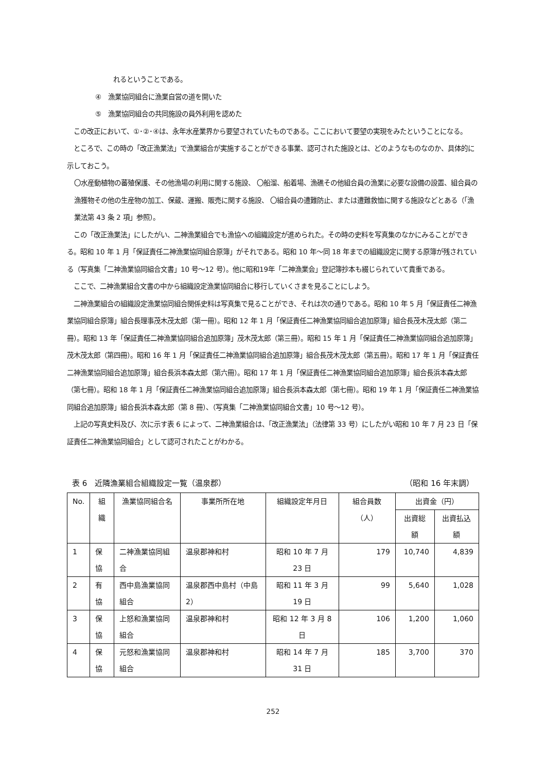れるということである。
④　漁業協同組合に漁業自営の道を開いた
⑤　漁業協同組合の共同施設の員外利用を認めた
　この改正において、①･②･④は、永年水産業界から要望されていたものである。ここにおいて要望の実現をみたということになる。
　ところで、この時の「改正漁業法」で漁業組合が実施することができる事業、認可された施設とは、どのようなものなのか、具体的に示しておこう。
〇水産動植物の蕃殖保護、その他漁場の利用に関する施設、 〇船溜、船着場、漁礁その他組合員の漁業に必要な設備の設置、組合員の漁獲物その他の生産物の加工、保蔵、運搬、販売に関する施設、 〇組合員の遭難防止、または遭難救恤に関する施設などとある（「漁業法第 43 条 2 項」参照）。
　この「改正漁業法」にしたがい、二神漁業組合でも漁協への組織設定が進められた。その時の史料を写真集のなかにみることができる。昭和 10 年 1 月「保証責任二神漁業協同組合原簿」がそれである。昭和 10 年～同 18 年までの組織設定に関する原簿が残されている（写真集「二神漁業協同組合文書」10 号～12 号）。他に昭和19年「二神漁業会」登記簿抄本も綴じられていて貴重である。
　ここで、二神漁業組合文書の中から組織設定漁業協同組合に移行していくさまを見ることにしよう。
　二神漁業組合の組織設定漁業協同組合関係史料は写真集で見ることができ、それは次の通りである。昭和 10 年 5 月「保証責任二神漁業協同組合原簿」組合長理事茂木茂太郎（第一冊）。昭和 12 年 1 月「保証責任二神漁業協同組合追加原簿」組合長茂木茂太郎（第二冊）。昭和 13 年「保証責任二神漁業協同組合追加原簿」茂木茂太郎（第三冊）。昭和 15 年 1 月「保証責任二神漁業協同組合追加原簿」茂木茂太郎（第四冊）。昭和 16 年 1 月「保証責任二神漁業協同組合追加原簿」組合長茂木茂太郎（第五冊）。昭和 17 年 1 月「保証責任二神漁業協同組合追加原簿」組合長浜本森太郎（第六冊）。昭和 17 年 1 月「保証責任二神漁業協同組合追加原簿」組合長浜本森太郎（第七冊）。昭和 18 年 1 月「保証責任二神漁業協同組合追加原簿」組合長浜本森太郎（第七冊）。昭和 19 年 1 月「保証責任二神漁業協同組合追加原簿」組合長浜本森太郎（第 8 冊）、（写真集「二神漁業協同組合文書」10 号～12 号）。
　上記の写真史料及び、次に示す表 6 によって、二神漁業組合は、「改正漁業法」（法律第 33 号）にしたがい昭和 10 年 7 月 23 日「保証責任二神漁業協同組合」として認可されたことがわかる。
表 6　近隣漁業組合組織設定一覧（温泉郡） （昭和 16 年末調）
| No. | 組織 | 漁業協同組合名 | 事業所所在地 | 組織設定年月日 | 組合員数（人） | 出資金（円） | |
| --- | --- | --- | --- | --- | --- | --- | --- |
| | | | | | | 出資総額 | 出資払込額 |
| 1 | 保協 | 二神漁業協同組合 | 温泉郡神和村 | 昭和 10 年 7 月 23 日 | 179 | 10,740 | 4,839 |
| 2 | 有協 | 西中島漁業協同組合 | 温泉郡西中島村（中島 2） | 昭和 11 年 3 月 19 日 | 99 | 5,640 | 1,028 |
| 3 | 保協 | 上怒和漁業協同組合 | 温泉郡神和村 | 昭和 12 年 3 月 8 日 | 106 | 1,200 | 1,060 |
| 4 | 保協 | 元怒和漁業協同組合 | 温泉郡神和村 | 昭和 14 年 7 月 31 日 | 185 | 3,700 | 370 |
252